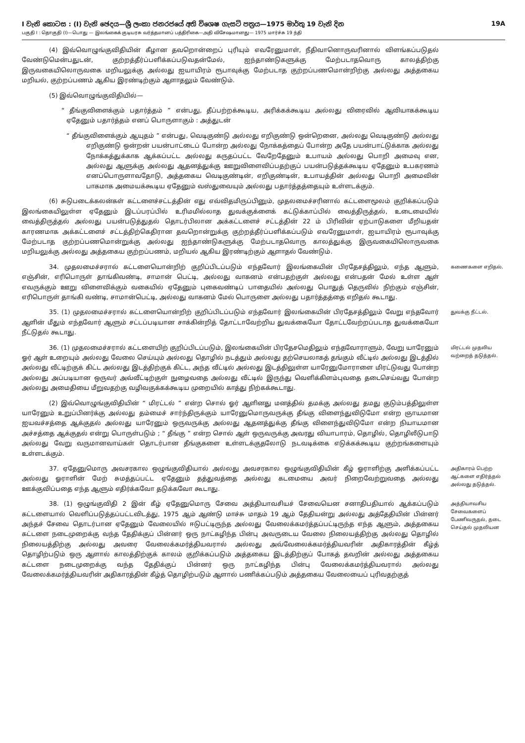I වැනි කොටස : (I) වැනි ඡෙදය—ශ්‍රී ලංකා ජනරජයේ අති විශෙෂ ගැසට් පත්‍රය—1975 මාර්තු 19 වැනි දින 19A
பகுதி I : தொகுதி (I)—பொது — இலங்கைக் குடியரசு வர்த்தமானப் பத்திரிகை—அதி விசேஷமானது— 1975 மார்ச்சு 19 ந்தி
(4) இவ்வொழுங்குவிதியின் கீழான தவறொன்றைப் புரியும் எவரேனுமாள், நீதிவானொருவரினால் விளங்கப்படுதல் வேண்டுமென்பதுடன், குற்றத்தீர்ப்பளிக்கப்படுவதன்மேல், ஐந்தாண்டுகளுக்கு மேற்படாதவொரு காலத்திற்கு இருவகையிலொருவகை மறியலுக்கு அல்லது ஐயாயிரம் ரூபாவுக்கு மேற்படாத குற்றப்பணமொன்றிற்கு அல்லது அத்தகைய மறியல், குற்றப்பணம் ஆகிய இரண்டிற்கும் ஆளாதலும் வேண்டும்.
(5) இவ்வொழுங்குவிதியில்—
“ தீங்குவிளைக்கும் பதார்த்தம் ” என்பது, தீப்பற்றக்கூடிய, அரிக்கக்கூடிய அல்லது விரைவில் ஆவியாகக்கூடிய ஏதேனும் பதார்த்தம் எனப் பொருளாகும் : அத்துடன்
“ தீங்குவிளைக்கும் ஆயுதம் ” என்பது, வெடிகுண்டு அல்லது எறிகுண்டு ஒன்றெனை, அல்லது வெடிகுண்டு அல்லது எறிகுண்டு ஒன்றன் பயன்பாட்டைப் போன்ற அல்லது நோக்கத்தைப் போன்ற அதே பயன்பாட்டுக்காக அல்லது நோக்கத்துக்காக ஆக்கப்பட்ட அல்லது கருதப்பட்ட வேறேதேனும் உபாயம் அல்லது பொறி அமைவு என, அல்லது ஆளுக்கு அல்லது ஆதனத்துக்கு ஊறுவிளைவிப்பதற்குப் பயன்படுத்தக்கூடிய ஏதேனும் உபகரணம் எனப்பொருளாவதோடு, அத்தகைய வெடிகுண்டின், எறிகுண்டின், உபாயத்தின் அல்லது பொறி அமைவின் பாகமாக அமையக்கூடிய ஏதேனும் வஸ்துவையும் அல்லது பதார்த்தத்தையும் உள்ளடக்கும்.
(6) சுடுபடைக்கலன்கள் கட்டளைச்சட்டத்தின் எது எவ்விதமிருப்பினும், முதலமைச்சரினால் கட்டளைமூலம் குறிக்கப்படும் இலங்கையிலுள்ள ஏதேனும் இடப்பரப்பில் உரிமமில்லாத துவக்குக்ளைக் கட்டுக்காப்பில் வைத்திருத்தல், உடைமையில் வைத்திருத்தல் அல்லது பயன்படுத்துதல் தொடர்பிலான அக்கட்டளைச் சட்டத்தின் 22 ம் பிரிவின் ஏற்பாடுகளை மீறியதன் காரணமாக அக்கட்டளைச் சட்டத்திற்கெதிரான தவறொன்றுக்கு குற்றத்தீர்ப்பளிக்கப்படும் எவரேனுமாள், ஐயாயிரம் ரூபாவுக்கு மேற்படாத குற்றப்பணமொன்றுக்கு அல்லது ஐந்தாண்டுகளுக்கு மேற்படாதவொரு காலத்துக்கு இருவகையிலொருவகை மறியலுக்கு அல்லது அத்தகைய குற்றப்பணம், மறியல் ஆகிய இரண்டிற்கும் ஆளாதல் வேண்டும்.
34. முதலமைச்சரால் கட்டளையொன்றிற் குறிப்பிடப்படும் எந்தவோர் இலங்கையின் பிரதேசத்திலும், எந்த ஆளும், எஞ்சின், எரிபொருள் தாங்கிவண்டி, சாமான் பெட்டி, அல்லது வாகனம் என்பதற்குள் அல்லது என்பதன் மேல் உள்ள ஆள் எவருக்கும் ஊறு விளைவிக்கும் வகையில் ஏதேனும் புகைவண்டிப் பாதையில் அல்லது பொதுத் தெருவில் நிற்கும் எஞ்சின், எரிபொருள் தாங்கி வண்டி, சாமான்பெட்டி, அல்லது வாகனம் மேல் பொருளை அல்லது பதார்த்தத்தை எறிதல் கூடாது.
கணைகளை எறிதல்.
35. (1) முதலமைச்சரால் கட்டளையொன்றிற் குறிப்பிடப்படும் எந்தவோர் இலங்கையின் பிரதேசத்திலும் வேறு எந்தவோர் ஆளின் மீதும் எந்தவோர் ஆளும் சட்டப்படியான சாக்கின்றித் தோட்டாவேற்றிய துவக்கையோ தோட்டவேற்றப்படாத துவக்கையோ நீட்டுதல் கூடாது.
துவக்கு நீட்டல்.
36. (1) முதலமைச்சரால் கட்டளையிற் குறிப்பிடப்படும், இலங்கையின் பிரதேசமெதிலும் எந்தவோராளும், வேறு யாரேனும் ஓர் ஆள் உறையும் அல்லது வேலை செய்யும் அல்லது தொழில் நடத்தும் அல்லது தற்செயலாகத் தங்கும் வீட்டில் அல்லது இடத்தில் அல்லது வீட்டிற்குக் கிட்ட அல்லது இடத்திற்குக் கிட்ட, அந்த வீட்டில் அல்லது இடத்திலுள்ள யாரேனுமோராளை மிரட்டுவது போன்ற அல்லது அப்படியான ஒருவர் அவ்வீட்டிற்குள் நுழைவதை அல்லது வீட்டில் இருந்து வெளிக்கிளம்புவதை தடைசெய்வது போன்ற அல்லது அமைதியை மீறுவதற்கு வழிவகுக்கக்கூடிய முறையில் காத்து நிற்கக்கூடாது.
(2) இவ்வொழுங்குவிதியின் “ மிரட்டல் ” என்ற சொல் ஓர் ஆளினது மனத்தில் தமக்கு அல்லது தமது குடும்பத்திலுள்ள யாரேனும் உறுப்பினர்க்கு அல்லது தம்மைச் சார்ந்திருக்கும் யாரேனுமொருவருக்கு தீங்கு விளைந்துவிடுமோ என்ற ஞாயமான ஐயவச்சத்தை ஆக்குதல் அல்லது யாரேனும் ஒருவருக்கு அல்லது ஆதனத்துக்கு தீங்கு விளைந்துவிடுமோ என்ற நியாயமான அச்சத்தை ஆக்குதல் என்று பொருள்படும் ; “ தீங்கு ” என்ற சொல் ஆள் ஒருவருக்கு அவரது வியாபாரம், தொழில், தொழிலீடுபாடு அல்லது வேறு வருமானவாய்கள் தொடர்பான தீங்குகளை உள்ளடக்குதலோடு நடவடிக்கை எடுக்கக்கூடிய குற்றங்களையும் உள்ளடக்கும்.
மிரட்டல் முதலிய வற்றைத் தடுத்தல்.
37. ஏதேனுமொரு அவசரகால ஒழுங்குவிதியால் அல்லது அவசரகால ஒழுங்குவிதியின் கீழ் ஓராளிற்கு அளிக்கப்பட்ட அல்லது ஓராளின் மேற் சுமத்தப்பட்ட ஏதேனும் தத்துவத்தை அல்லது கடமையை அவர் நிறைவேற்றுவதை அல்லது ஊக்குவிப்பதை எந்த ஆளும் எதிர்க்கவோ தடுக்கவோ கூடாது.
அதிகாரம் பெற்ற ஆட்களை எதிர்த்தல் அல்லது தடுத்தல்.
38. (1) ஒழுங்குவிதி 2 இன் கீழ் ஏதேனுமொரு சேவை அத்தியாவசியச் சேவையென சனாதிபதியால் ஆக்கப்படும் கட்டளையால் வெளிப்படுத்தப்பட்டவிடத்து, 1975 ஆம் ஆண்டு மாச்சு மாதம் 19 ஆம் தேதியன்று அல்லது அத்தேதியின் பின்னர் அந்தச் சேவை தொடர்பான ஏதேனும் வேலையில் ஈடுபட்டிருந்த அல்லது வேலைக்கமர்த்தப்பட்டிருந்த எந்த ஆளும், அத்தகைய கட்டளை நடைமுறைக்கு வந்த தேதிக்குப் பின்னர் ஒரு நாட்கழிந்த பின்பு அவருடைய வேலை நிலையத்திற்கு அல்லது தொழில் நிலையத்திற்கு அல்லது அவரை வேலைக்கமர்த்தியவரால் அல்லது அவ்வேலைக்கமர்த்தியவரின் அதிகாரத்தின் கீழ்த் தொழிற்படும் ஒரு ஆளால் காலத்திற்குக் காலம் குறிக்கப்படும் அத்தகைய இடத்திற்குப் போகத் தவறின் அல்லது அத்தகைய கட்டளை நடைமுறைக்கு வந்த தேதிக்குப் பின்னர் ஒரு நாட்கழிந்த பின்பு வேலைக்கமர்த்தியவரால் அல்லது வேலைக்கமர்த்தியவரின் அதிகாரத்தின் கீழ்த் தொழிற்படும் ஆளால் பணிக்கப்படும் அத்தகைய வேலையைப் புரிவதற்குத்
அத்தியாவசிய சேவைகளைப் பேணிவருதல், தடை செய்தல் முதலியன